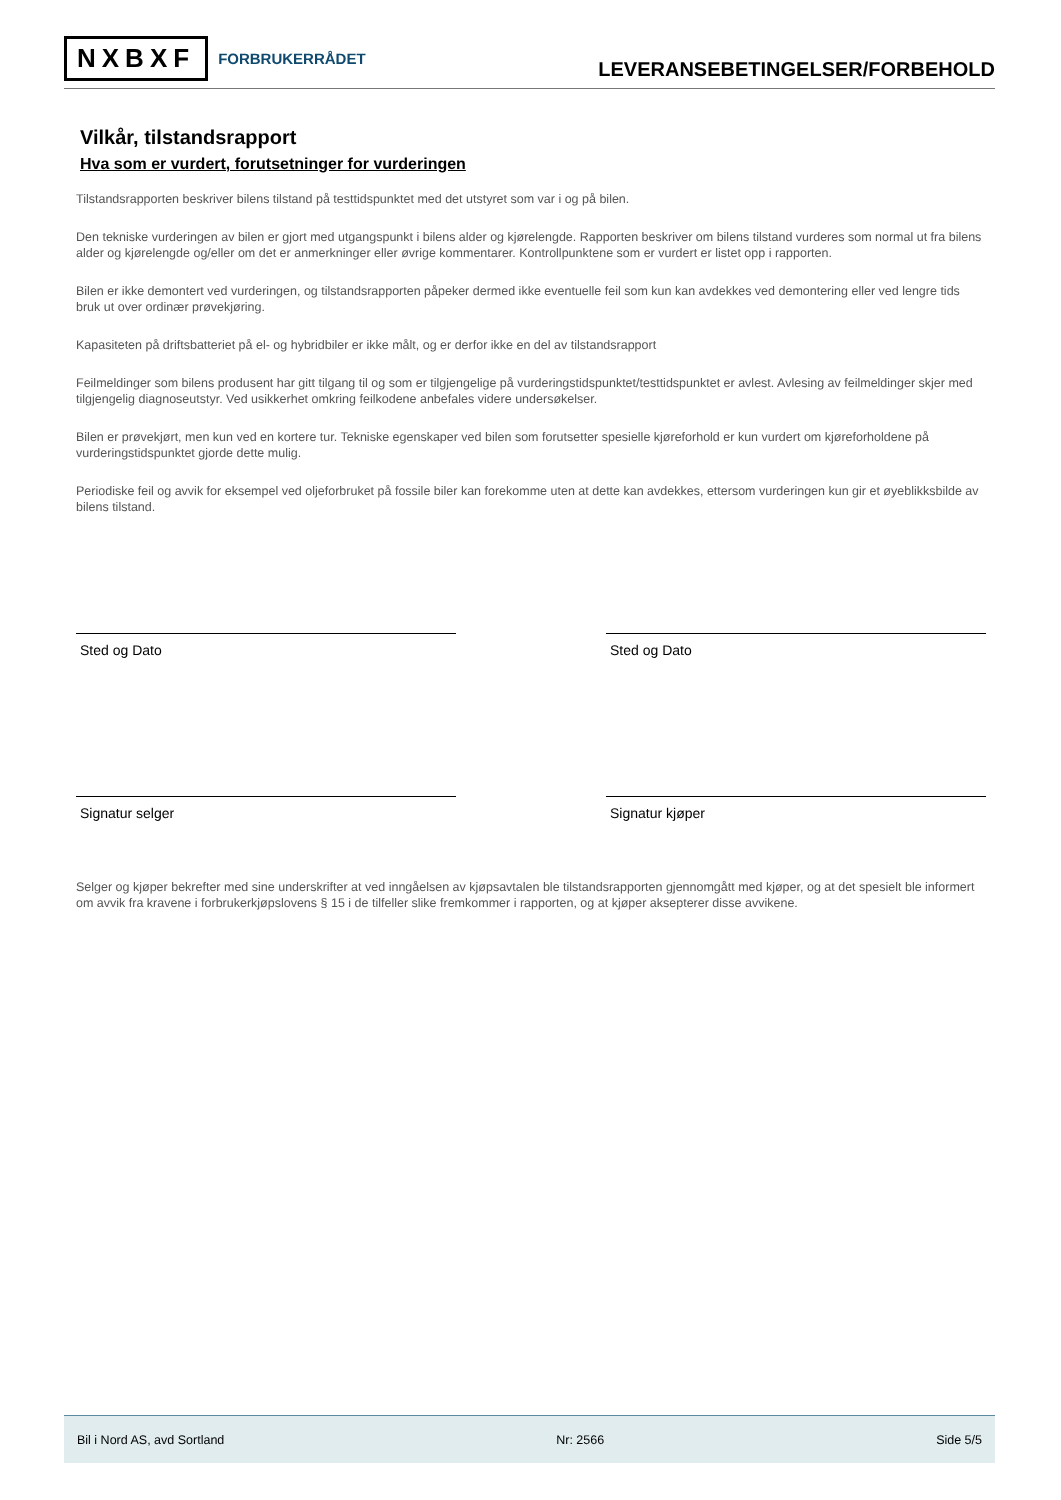NXBXF FORBRUKERRÅDET
LEVERANSEBETINGELSER/FORBEHOLD
Vilkår, tilstandsrapport
Hva som er vurdert, forutsetninger for vurderingen
Tilstandsrapporten beskriver bilens tilstand på testtidspunktet med det utstyret som var i og på bilen.
Den tekniske vurderingen av bilen er gjort med utgangspunkt i bilens alder og kjørelengde. Rapporten beskriver om bilens tilstand vurderes som normal ut fra bilens alder og kjørelengde og/eller om det er anmerkninger eller øvrige kommentarer. Kontrollpunktene som er vurdert er listet opp i rapporten.
Bilen er ikke demontert ved vurderingen, og tilstandsrapporten påpeker dermed ikke eventuelle feil som kun kan avdekkes ved demontering eller ved lengre tids bruk ut over ordinær prøvekjøring.
Kapasiteten på driftsbatteriet på el- og hybridbiler er ikke målt, og er derfor ikke en del av tilstandsrapport
Feilmeldinger som bilens produsent har gitt tilgang til og som er tilgjengelige på vurderingstidspunktet/testtidspunktet er avlest. Avlesing av feilmeldinger skjer med tilgjengelig diagnoseutstyr. Ved usikkerhet omkring feilkodene anbefales videre undersøkelser.
Bilen er prøvekjørt, men kun ved en kortere tur. Tekniske egenskaper ved bilen som forutsetter spesielle kjøreforhold er kun vurdert om kjøreforholdene på vurderingstidspunktet gjorde dette mulig.
Periodiske feil og avvik for eksempel ved oljeforbruket på fossile biler kan forekomme uten at dette kan avdekkes, ettersom vurderingen kun gir et øyeblikksbilde av bilens tilstand.
Sted og Dato Sted og Dato
Signatur selger Signatur kjøper
Selger og kjøper bekrefter med sine underskrifter at ved inngåelsen av kjøpsavtalen ble tilstandsrapporten gjennomgått med kjøper, og at det spesielt ble informert om avvik fra kravene i forbrukerkjøpslovens § 15 i de tilfeller slike fremkommer i rapporten, og at kjøper aksepterer disse avvikene.
Bil i Nord AS, avd Sortland Nr: 2566 Side 5/5